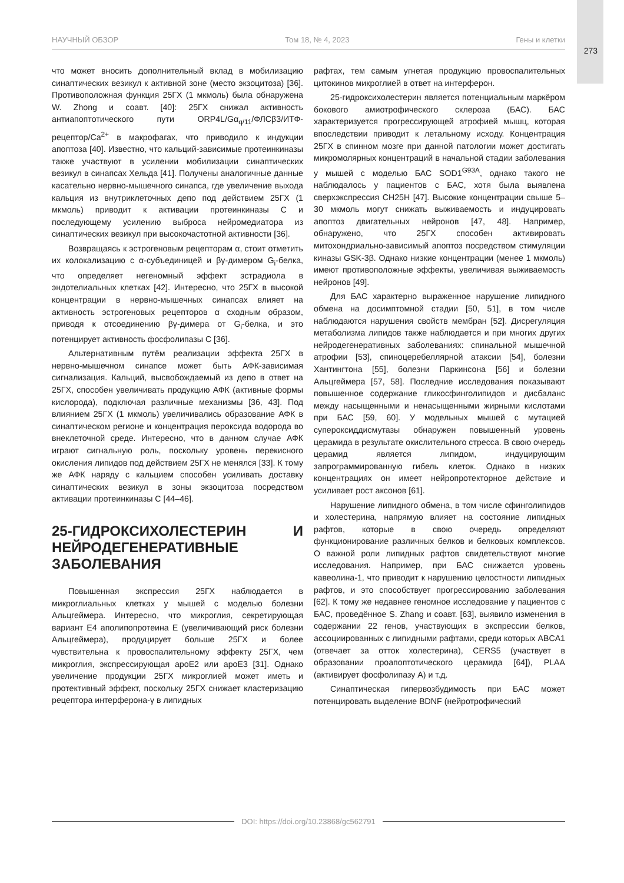273
НАУЧНЫЙ ОБЗОР Том 18, № 4, 2023 Гены и клетки
что может вносить дополнительный вклад в мобилизацию синаптических везикул к активной зоне (место экзоцитоза) [36]. Противоположная функция 25ГХ (1 мкмоль) была обнаружена W. Zhong и соавт. [40]: 25ГХ снижал активность антиапоптотического пути ORP4L/Gα<sub>q/11</sub>/ФЛСβ3/ИТФ-рецептор/Ca<sup>2+</sup> в макрофагах, что приводило к индукции апоптоза [40]. Известно, что кальций-зависимые протеинкиназы также участвуют в усилении мобилизации синаптических везикул в синапсах Хельда [41]. Получены аналогичные данные касательно нервно-мышечного синапса, где увеличение выхода кальция из внутриклеточных депо под действием 25ГХ (1 мкмоль) приводит к активации протеинкиназы С и последующему усилению выброса нейромедиатора из синаптических везикул при высокочастотной активности [36].
Возвращаясь к эстрогеновым рецепторам α, стоит отметить их колокализацию с α-субъединицей и βγ-димером G<sub>i</sub>-белка, что определяет негеномный эффект эстрадиола в эндотелиальных клетках [42]. Интересно, что 25ГХ в высокой концентрации в нервно-мышечных синапсах влияет на активность эстрогеновых рецепторов α сходным образом, приводя к отсоединению βγ-димера от G<sub>i</sub>-белка, и это потенцирует активность фосфолипазы С [36].
Альтернативным путём реализации эффекта 25ГХ в нервно-мышечном синапсе может быть АФК-зависимая сигнализация. Кальций, высвобождаемый из депо в ответ на 25ГХ, способен увеличивать продукцию АФК (активные формы кислорода), подключая различные механизмы [36, 43]. Под влиянием 25ГХ (1 мкмоль) увеличивались образование АФК в синаптическом регионе и концентрация пероксида водорода во внеклеточной среде. Интересно, что в данном случае АФК играют сигнальную роль, поскольку уровень перекисного окисления липидов под действием 25ГХ не менялся [33]. К тому же АФК наряду с кальцием способен усиливать доставку синаптических везикул в зоны экзоцитоза посредством активации протеинкиназы С [44–46].
25-ГИДРОКСИХОЛЕСТЕРИН И НЕЙРОДЕГЕНЕРАТИВНЫЕ ЗАБОЛЕВАНИЯ
Повышенная экспрессия 25ГХ наблюдается в микроглиальных клетках у мышей с моделью болезни Альцгеймера. Интересно, что микроглия, секретирующая вариант Е4 аполипопротеина Е (увеличивающий риск болезни Альцгеймера), продуцирует больше 25ГХ и более чувствительна к провоспалительному эффекту 25ГХ, чем микроглия, экспрессирующая apoE2 или apoE3 [31]. Однако увеличение продукции 25ГХ микроглией может иметь и протективный эффект, поскольку 25ГХ снижает кластеризацию рецептора интерферона-γ в липидных
рафтах, тем самым угнетая продукцию провоспалительных цитокинов микроглией в ответ на интерферон.
25-гидроксихолестерин является потенциальным маркёром бокового амиотрофического склероза (БАС). БАС характеризуется прогрессирующей атрофией мышц, которая впоследствии приводит к летальному исходу. Концентрация 25ГХ в спинном мозге при данной патологии может достигать микромолярных концентраций в начальной стадии заболевания у мышей с моделью БАС SOD1<sup>G93A</sup>, однако такого не наблюдалось у пациентов с БАС, хотя была выявлена сверхэкспрессия CH25H [47]. Высокие концентрации свыше 5–30 мкмоль могут снижать выживаемость и индуцировать апоптоз двигательных нейронов [47, 48]. Например, обнаружено, что 25ГХ способен активировать митохондриально-зависимый апоптоз посредством стимуляции киназы GSK-3β. Однако низкие концентрации (менее 1 мкмоль) имеют противоположные эффекты, увеличивая выживаемость нейронов [49].
Для БАС характерно выраженное нарушение липидного обмена на досимптомной стадии [50, 51], в том числе наблюдаются нарушения свойств мембран [52]. Дисрегуляция метаболизма липидов также наблюдается и при многих других нейродегенеративных заболеваниях: спинальной мышечной атрофии [53], спиноцеребеллярной атаксии [54], болезни Хантингтона [55], болезни Паркинсона [56] и болезни Альцгеймера [57, 58]. Последние исследования показывают повышенное содержание гликосфинголипидов и дисбаланс между насыщенными и ненасыщенными жирными кислотами при БАС [59, 60]. У модельных мышей с мутацией супероксиддисмутазы обнаружен повышенный уровень церамида в результате окислительного стресса. В свою очередь церамид является липидом, индуцирующим запрограммированную гибель клеток. Однако в низких концентрациях он имеет нейропротекторное действие и усиливает рост аксонов [61].
Нарушение липидного обмена, в том числе сфинголипидов и холестерина, напрямую влияет на состояние липидных рафтов, которые в свою очередь определяют функционирование различных белков и белковых комплексов. О важной роли липидных рафтов свидетельствуют многие исследования. Например, при БАС снижается уровень кавеолина-1, что приводит к нарушению целостности липидных рафтов, и это способствует прогрессированию заболевания [62]. К тому же недавнее геномное исследование у пациентов с БАС, проведённое S. Zhang и соавт. [63], выявило изменения в содержании 22 генов, участвующих в экспрессии белков, ассоциированных с липидными рафтами, среди которых ABCA1 (отвечает за отток холестерина), CERS5 (участвует в образовании проапоптотического церамида [64]), PLAA (активирует фосфолипазу А) и т.д.
Синаптическая гипервозбудимость при БАС может потенцировать выделение BDNF (нейротрофический
DOI: https://doi.org/10.23868/gc562791